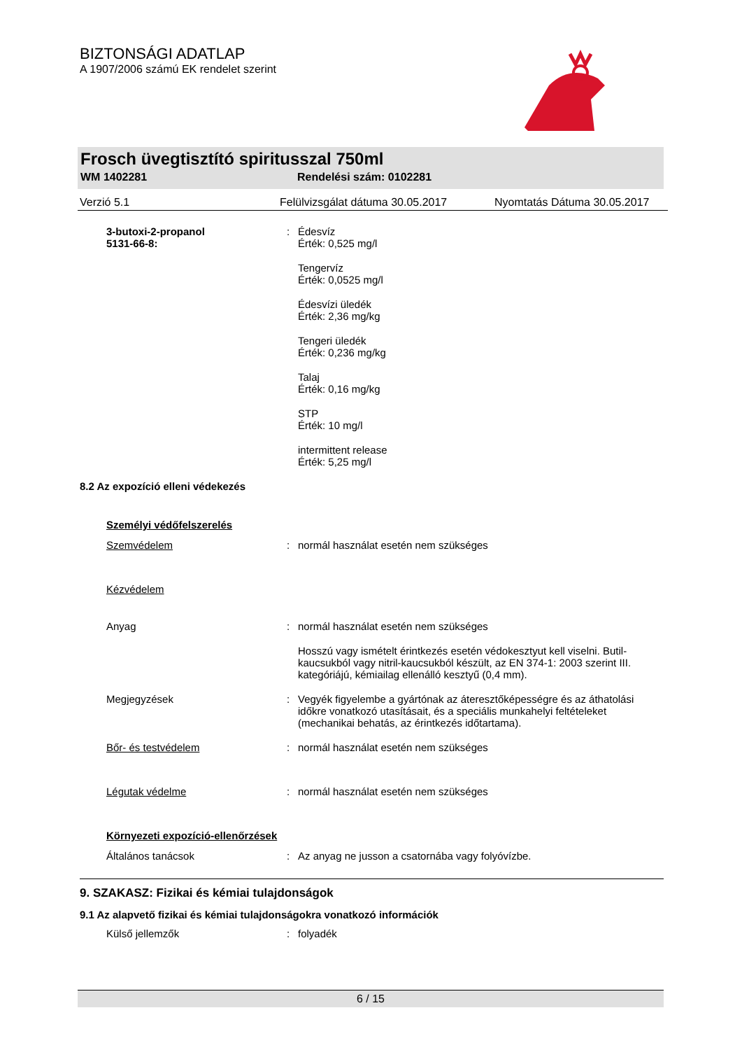BIZTONSÁGI ADATLAP
A 1907/2006 számú EK rendelet szerint
Frosch üvegtisztító spiritusszal 750ml
WM 1402281 Rendelési szám: 0102281
Verzió 5.1 Felülvizsgálat dátuma 30.05.2017 Nyomtatás Dátuma 30.05.2017
3-butoxi-2-propanol
5131-66-8:
: Édesvíz
Érték: 0,525 mg/l
Tengervíz
Érték: 0,0525 mg/l
Édesvízi üledék
Érték: 2,36 mg/kg
Tengeri üledék
Érték: 0,236 mg/kg
Talaj
Érték: 0,16 mg/kg
STP
Érték: 10 mg/l
intermittent release
Érték: 5,25 mg/l
8.2 Az expozíció elleni védekezés
Személyi védőfelszerelés
Szemvédelem : normál használat esetén nem szükséges
Kézvédelem
Anyag : normál használat esetén nem szükséges
Hosszú vagy ismételt érintkezés esetén védokesztyut kell viselni. Butil-kaucsukból vagy nitril-kaucsukból készült, az EN 374-1: 2003 szerint III. kategóriájú, kémiailag ellenálló kesztyű (0,4 mm).
Megjegyzések : Vegyék figyelembe a gyártónak az áteresztőképességre és az áthatolási időkre vonatkozó utasításait, és a speciális munkahelyi feltételeket (mechanikai behatás, az érintkezés időtartama).
Bőr- és testvédelem : normál használat esetén nem szükséges
Légutak védelme : normál használat esetén nem szükséges
Környezeti expozíció-ellenőrzések
Általános tanácsok : Az anyag ne jusson a csatornába vagy folyóvízbe.
9. SZAKASZ: Fizikai és kémiai tulajdonságok
9.1 Az alapvető fizikai és kémiai tulajdonságokra vonatkozó információk
Külső jellemzők : folyadék
6 / 15